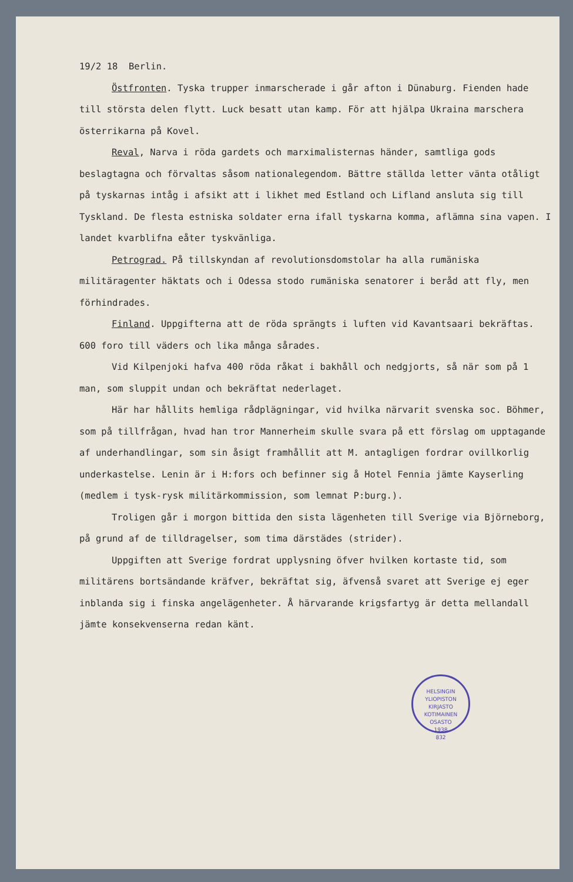19/2 18 Berlin.
Östfronten. Tyska trupper inmarscherade i går afton i Dünaburg. Fienden hade till största delen flytt. Luck besatt utan kamp. För att hjälpa Ukraina marschera österrikarna på Kovel.
Reval, Narva i röda gardets och marximalisternas händer, samtliga gods beslagtagna och förvaltas såsom nationalegendom. Bättre ställda letter vänta otåligt på tyskarnas intåg i afsikt att i likhet med Estland och Lifland ansluta sig till Tyskland. De flesta estniska soldater erna ifall tyskarna komma, aflämna sina vapen. I landet kvarblifna eåter tyskvänliga.
Petrograd. På tillskyndan af revolutionsdomstolar ha alla rumäniska militäragenter häktats och i Odessa stodo rumäniska senatorer i beråd att fly, men förhindrades.
Finland. Uppgifterna att de röda sprängts i luften vid Kavantsaari bekräftas. 600 foro till väders och lika många sårades.
Vid Kilpenjoki hafva 400 röda råkat i bakhåll och nedgjorts, så när som på 1 man, som sluppit undan och bekräftat nederlaget.
Här har hållits hemliga rådplägningar, vid hvilka närvarit svenska soc. Böhmer, som på tillfrågan, hvad han tror Mannerheim skulle svara på ett förslag om upptagande af underhandlingar, som sin åsigt framhållit att M. antagligen fordrar ovillkorlig underkastelse. Lenin är i H:fors och befinner sig å Hotel Fennia jämte Kayserling (medlem i tysk-rysk militärkommission, som lemnat P:burg.).
Troligen går i morgon bittida den sista lägenheten till Sverige via Björneborg, på grund af de tilldragelser, som tima därstädes (strider).
Uppgiften att Sverige fordrat upplysning öfver hvilken kortaste tid, som militärens bortsändande kräfver, bekräftat sig, äfvenså svaret att Sverige ej eger inblanda sig i finska angelägenheter. Å härvarande krigsfartyg är detta mellandall jämte konsekvenserna redan känt.
HELSINGIN YLIOPISTON KIRJASTO
KOTIMAINEN OSASTO
1938
832